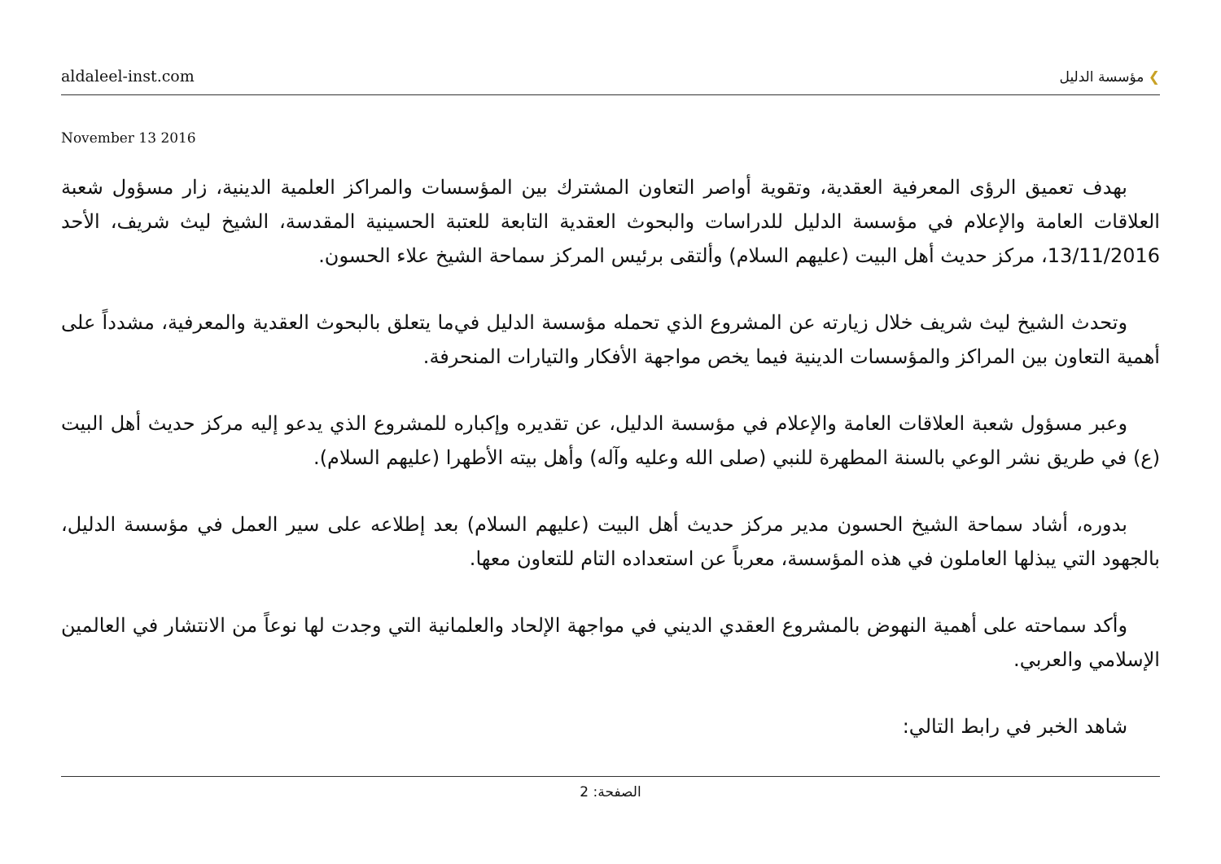aldaleel-inst.com
❯ مؤسسة الدليل
November 13 2016
بهدف تعميق الرؤى المعرفية العقدية، وتقوية أواصر التعاون المشترك بين المؤسسات والمراكز العلمية الدينية، زار مسؤول شعبة العلاقات العامة والإعلام في مؤسسة الدليل للدراسات والبحوث العقدية التابعة للعتبة الحسينية المقدسة، الشيخ ليث شريف، الأحد 13/11/2016، مركز حديث أهل البيت (عليهم السلام) وألتقى برئيس المركز سماحة الشيخ علاء الحسون.
وتحدث الشيخ ليث شريف خلال زيارته عن المشروع الذي تحمله مؤسسة الدليل في‌ما يتعلق بالبحوث العقدية والمعرفية، مشدداً على أهمية التعاون بين المراكز والمؤسسات الدينية فيما يخص مواجهة الأفكار والتيارات المنحرفة.
وعبر مسؤول شعبة العلاقات العامة والإعلام في مؤسسة الدليل، عن تقديره وإكباره للمشروع الذي يدعو إليه مركز حديث أهل البيت (ع) في طريق نشر الوعي بالسنة المطهرة للنبي (صلى الله وعليه وآله) وأهل بيته الأطهرا (عليهم السلام).
بدوره، أشاد سماحة الشيخ الحسون مدير مركز حديث أهل البيت (عليهم السلام) بعد إطلاعه على سير العمل في مؤسسة الدليل، بالجهود التي يبذلها العاملون في هذه المؤسسة، معرباً عن استعداده التام للتعاون معها.
وأكد سماحته على أهمية النهوض بالمشروع العقدي الديني في مواجهة الإلحاد والعلمانية التي وجدت لها نوعاً من الانتشار في العالمين الإسلامي والعربي.
شاهد الخبر في رابط التالي:
الصفحة: 2